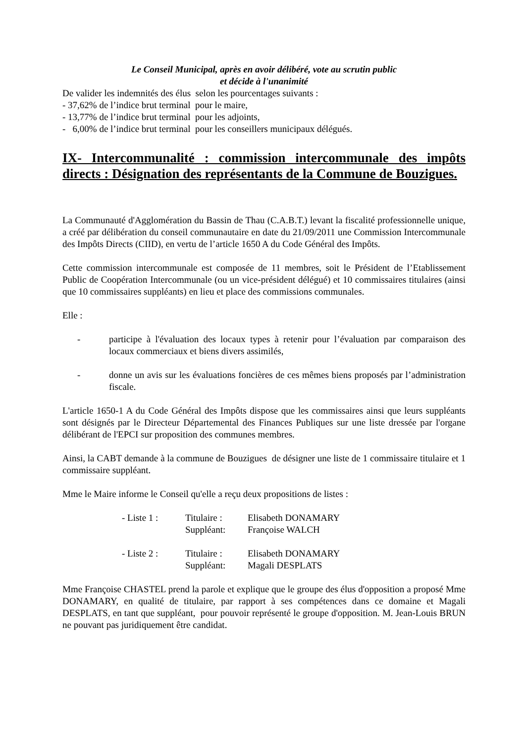Le Conseil Municipal, après en avoir délibéré, vote au scrutin public
et décide à l'unanimité
De valider les indemnités des élus selon les pourcentages suivants :
- 37,62% de l’indice brut terminal pour le maire,
- 13,77% de l’indice brut terminal pour les adjoints,
- 6,00% de l’indice brut terminal pour les conseillers municipaux délégués.
IX- Intercommunalité : commission intercommunale des impôts directs : Désignation des représentants de la Commune de Bouzigues.
La Communauté d'Agglomération du Bassin de Thau (C.A.B.T.) levant la fiscalité professionnelle unique, a créé par délibération du conseil communautaire en date du 21/09/2011 une Commission Intercommunale des Impôts Directs (CIID), en vertu de l’article 1650 A du Code Général des Impôts.
Cette commission intercommunale est composée de 11 membres, soit le Président de l’Etablissement Public de Coopération Intercommunale (ou un vice-président délégué) et 10 commissaires titulaires (ainsi que 10 commissaires suppléants) en lieu et place des commissions communales.
Elle :
- participe à l'évaluation des locaux types à retenir pour l’évaluation par comparaison des locaux commerciaux et biens divers assimilés,
- donne un avis sur les évaluations foncières de ces mêmes biens proposés par l’administration fiscale.
L'article 1650-1 A du Code Général des Impôts dispose que les commissaires ainsi que leurs suppléants sont désignés par le Directeur Départemental des Finances Publiques sur une liste dressée par l'organe délibérant de l'EPCI sur proposition des communes membres.
Ainsi, la CABT demande à la commune de Bouzigues de désigner une liste de 1 commissaire titulaire et 1 commissaire suppléant.
Mme le Maire informe le Conseil qu'elle a reçu deux propositions de listes :
| - Liste 1 : | Titulaire : | Elisabeth DONAMARY |
| | Suppléant: | Françoise WALCH |
| - Liste 2 : | Titulaire : | Elisabeth DONAMARY |
| | Suppléant: | Magali DESPLATS |
Mme Françoise CHASTEL prend la parole et explique que le groupe des élus d'opposition a proposé Mme DONAMARY, en qualité de titulaire, par rapport à ses compétences dans ce domaine et Magali DESPLATS, en tant que suppléant, pour pouvoir représenté le groupe d'opposition. M. Jean-Louis BRUN ne pouvant pas juridiquement être candidat.